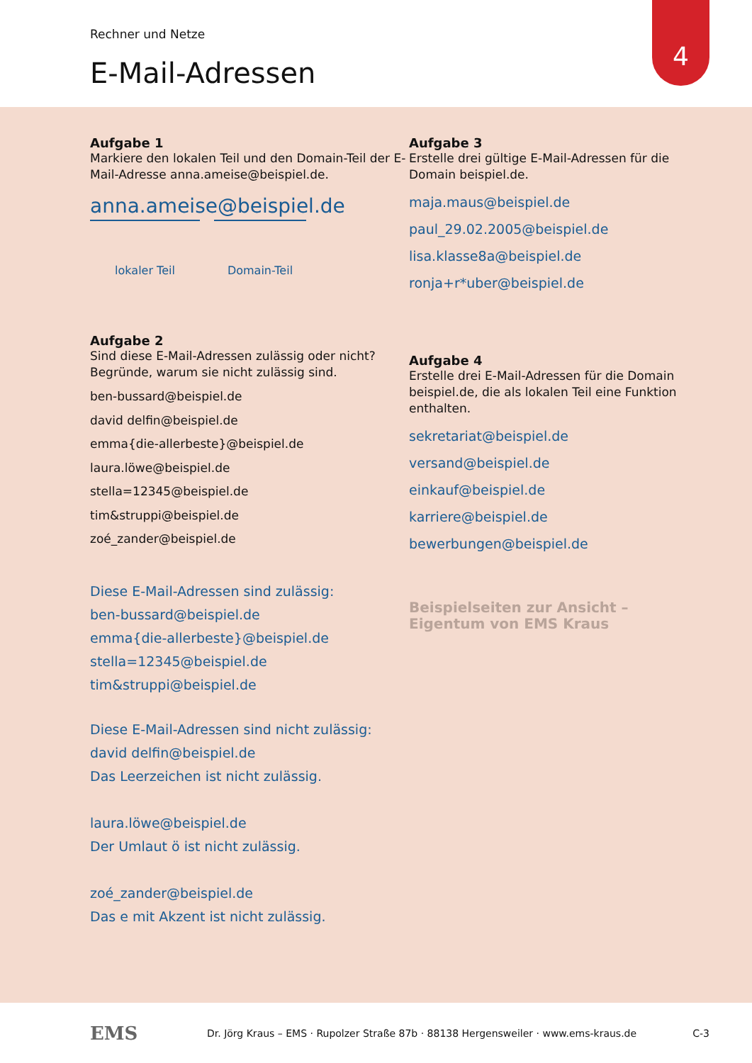Rechner und Netze
E-Mail-Adressen
4
Aufgabe 1
Markiere den lokalen Teil und den Domain-Teil der E-Mail-Adresse anna.ameise@beispiel.de.
anna.ameise@beispiel.de
lokaler Teil Domain-Teil
Aufgabe 2
Sind diese E-Mail-Adressen zulässig oder nicht? Begründe, warum sie nicht zulässig sind.
ben-bussard@beispiel.de
david delfin@beispiel.de
emma{die-allerbeste}@beispiel.de
laura.löwe@beispiel.de
stella=12345@beispiel.de
tim&struppi@beispiel.de
zoé_zander@beispiel.de
Diese E-Mail-Adressen sind zulässig:
ben-bussard@beispiel.de
emma{die-allerbeste}@beispiel.de
stella=12345@beispiel.de
tim&struppi@beispiel.de
Diese E-Mail-Adressen sind nicht zulässig:
david delfin@beispiel.de
Das Leerzeichen ist nicht zulässig.
laura.löwe@beispiel.de
Der Umlaut ö ist nicht zulässig.
zoé_zander@beispiel.de
Das e mit Akzent ist nicht zulässig.
Aufgabe 3
Erstelle drei gültige E-Mail-Adressen für die Domain beispiel.de.
maja.maus@beispiel.de
paul_29.02.2005@beispiel.de
lisa.klasse8a@beispiel.de
ronja+r*uber@beispiel.de
Aufgabe 4
Erstelle drei E-Mail-Adressen für die Domain beispiel.de, die als lokalen Teil eine Funktion enthalten.
sekretariat@beispiel.de
versand@beispiel.de
einkauf@beispiel.de
karriere@beispiel.de
bewerbungen@beispiel.de
Beispielseiten zur Ansicht – Eigentum von EMS Kraus
EMS
Dr. Jörg Kraus – EMS · Rupolzer Straße 87b · 88138 Hergensweiler · www.ems-kraus.de
C-3